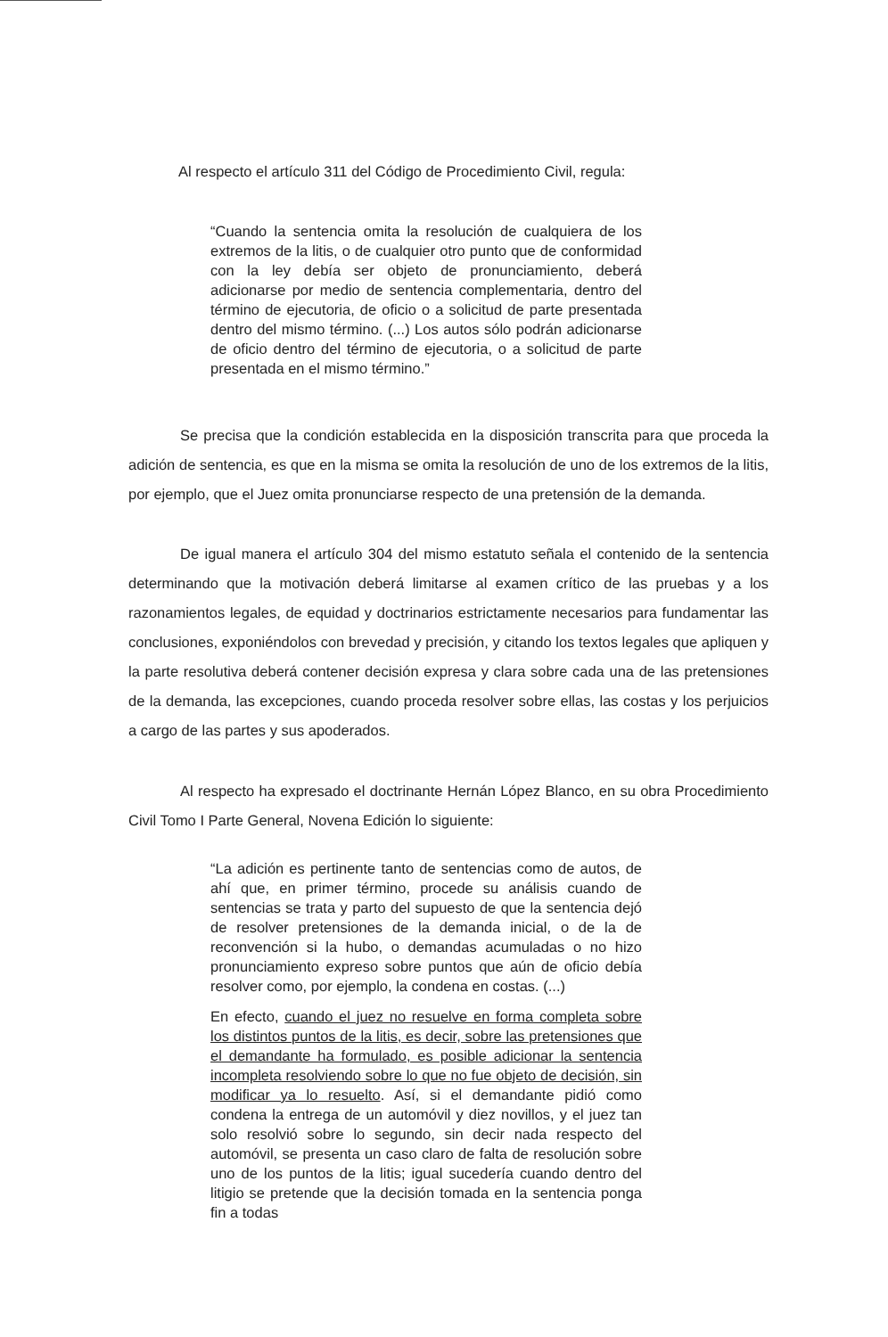Al respecto el artículo 311 del Código de Procedimiento Civil, regula:
“Cuando la sentencia omita la resolución de cualquiera de los extremos de la litis, o de cualquier otro punto que de conformidad con la ley debía ser objeto de pronunciamiento, deberá adicionarse por medio de sentencia complementaria, dentro del término de ejecutoria, de oficio o a solicitud de parte presentada dentro del mismo término. (...) Los autos sólo podrán adicionarse de oficio dentro del término de ejecutoria, o a solicitud de parte presentada en el mismo término.”
Se precisa que la condición establecida en la disposición transcrita para que proceda la adición de sentencia, es que en la misma se omita la resolución de uno de los extremos de la litis, por ejemplo, que el Juez omita pronunciarse respecto de una pretensión de la demanda.
De igual manera el artículo 304 del mismo estatuto señala el contenido de la sentencia determinando que la motivación deberá limitarse al examen crítico de las pruebas y a los razonamientos legales, de equidad y doctrinarios estrictamente necesarios para fundamentar las conclusiones, exponiéndolos con brevedad y precisión, y citando los textos legales que apliquen y la parte resolutiva deberá contener decisión expresa y clara sobre cada una de las pretensiones de la demanda, las excepciones, cuando proceda resolver sobre ellas, las costas y los perjuicios a cargo de las partes y sus apoderados.
Al respecto ha expresado el doctrinante Hernán López Blanco, en su obra Procedimiento Civil Tomo I Parte General, Novena Edición lo siguiente:
“La adición es pertinente tanto de sentencias como de autos, de ahí que, en primer término, procede su análisis cuando de sentencias se trata y parto del supuesto de que la sentencia dejó de resolver pretensiones de la demanda inicial, o de la de reconvención si la hubo, o demandas acumuladas o no hizo pronunciamiento expreso sobre puntos que aún de oficio debía resolver como, por ejemplo, la condena en costas. (...)
En efecto, cuando el juez no resuelve en forma completa sobre los distintos puntos de la litis, es decir, sobre las pretensiones que el demandante ha formulado, es posible adicionar la sentencia incompleta resolviendo sobre lo que no fue objeto de decisión, sin modificar ya lo resuelto. Así, si el demandante pidió como condena la entrega de un automóvil y diez novillos, y el juez tan solo resolvió sobre lo segundo, sin decir nada respecto del automóvil, se presenta un caso claro de falta de resolución sobre uno de los puntos de la litis; igual sucedería cuando dentro del litigio se pretende que la decisión tomada en la sentencia ponga fin a todas